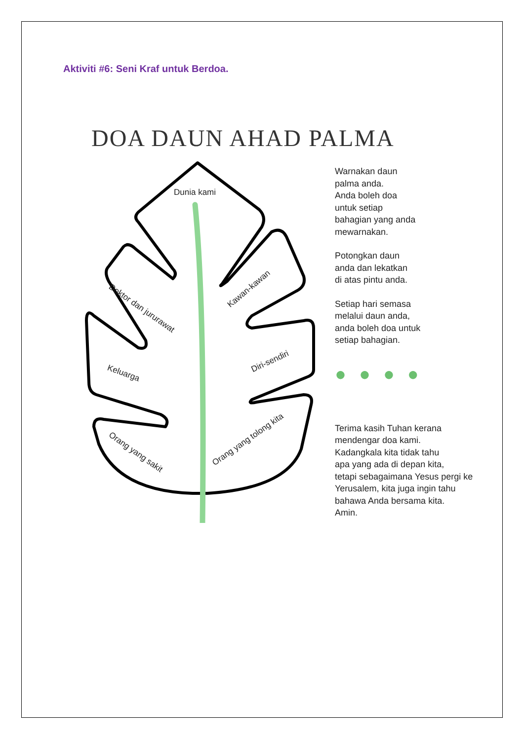Aktiviti #6: Seni Kraf untuk Berdoa.
DOA DAUN AHAD PALMA
Dunia kami
Doktor dan jururawat
Kawan-kawan
Keluarga Diri-sendiri
Orang yang sakit
Orang yang tolong kita
Warnakan daun
palma anda.
Anda boleh doa
untuk setiap
bahagian yang anda
mewarnakan.
Potongkan daun
anda dan lekatkan
di atas pintu anda.
Setiap hari semasa
melalui daun anda,
anda boleh doa untuk
setiap bahagian.
●●●●
Terima kasih Tuhan kerana
mendengar doa kami.
Kadangkala kita tidak tahu
apa yang ada di depan kita,
tetapi sebagaimana Yesus pergi ke
Yerusalem, kita juga ingin tahu
bahawa Anda bersama kita.
Amin.